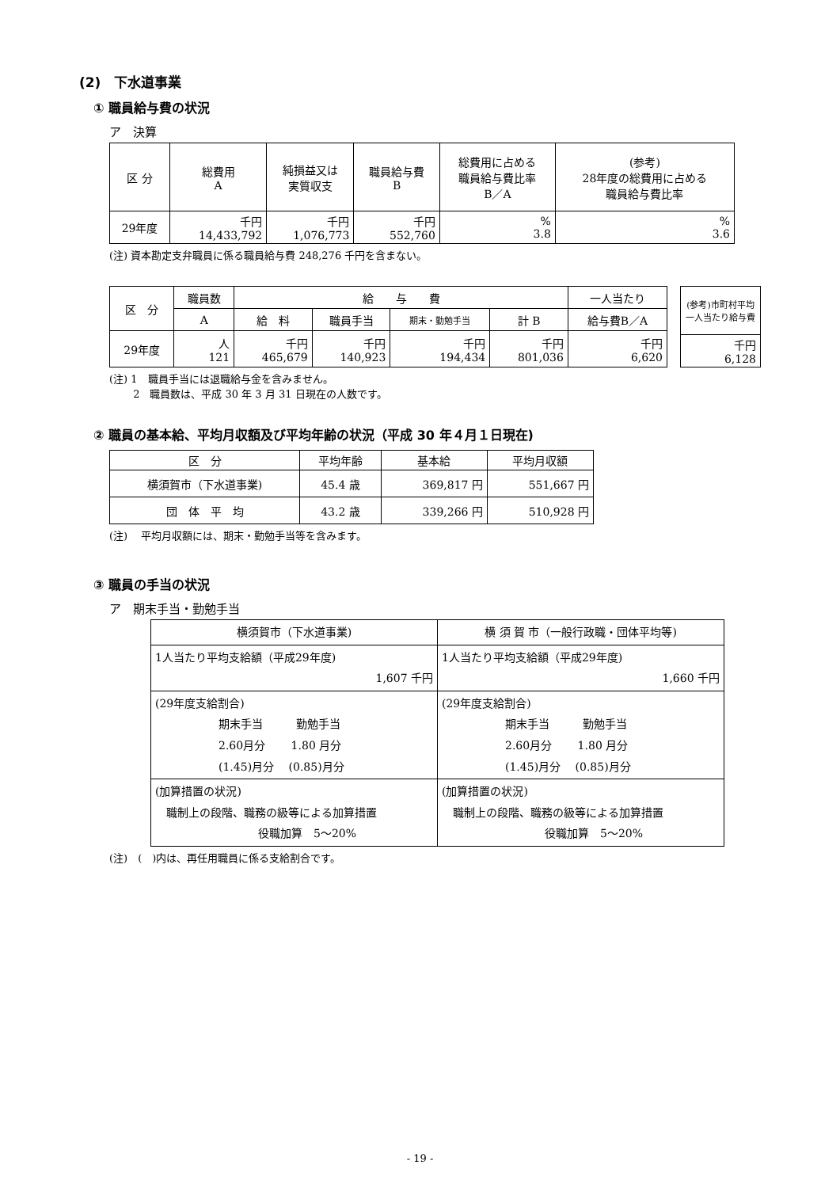(2)　下水道事業
① 職員給与費の状況
ア　決算
| 区 分 | 総費用 A | 純損益又は 実質収支 | 職員給与費 B | 総費用に占める 職員給与費比率 B／A | (参考) 28年度の総費用に占める 職員給与費比率 |
| --- | --- | --- | --- | --- | --- |
| 29年度 | 千円 14,433,792 | 千円 1,076,773 | 千円 552,760 | % 3.8 | % 3.6 |
(注) 資本勘定支弁職員に係る職員給与費 248,276 千円を含まない。
| 区 分 | 職員数 | 給 与 費 | | | | 一人当たり |
| --- | --- | --- | --- | --- | --- | --- |
| | A | 給 料 | 職員手当 | 期末・勤勉手当 | 計 B | 給与費B／A |
| 29年度 | 人 121 | 千円 465,679 | 千円 140,923 | 千円 194,434 | 千円 801,036 | 千円 6,620 |
| (参考)市町村平均 一人当たり給与費 |
| --- |
| 千円 6,128 |
(注) 1　職員手当には退職給与金を含みません。
　　 2　職員数は、平成 30 年 3 月 31 日現在の人数です。
② 職員の基本給、平均月収額及び平均年齢の状況（平成 30 年４月１日現在)
| 区 分 | 平均年齢 | 基本給 | 平均月収額 |
| --- | --- | --- | --- |
| 横須賀市（下水道事業) | 45.4 歳 | 369,817 円 | 551,667 円 |
| 団 体 平 均 | 43.2 歳 | 339,266 円 | 510,928 円 |
(注)　 平均月収額には、期末・勤勉手当等を含みます。
③ 職員の手当の状況
ア　期末手当・勤勉手当
| 横須賀市（下水道事業) | 横 須 賀 市（一般行政職・団体平均等) |
| --- | --- |
| 1人当たり平均支給額（平成29年度) 1,607 千円 | 1人当たり平均支給額（平成29年度) 1,660 千円 |
| (29年度支給割合) 期末手当 勤勉手当 2.60月分 1.80 月分 (1.45)月分 (0.85)月分 | (29年度支給割合) 期末手当 勤勉手当 2.60月分 1.80 月分 (1.45)月分 (0.85)月分 |
| (加算措置の状況) 職制上の段階、職務の級等による加算措置 役職加算 5〜20% | (加算措置の状況) 職制上の段階、職務の級等による加算措置 役職加算 5〜20% |
(注)　(　)内は、再任用職員に係る支給割合です。
- 19 -